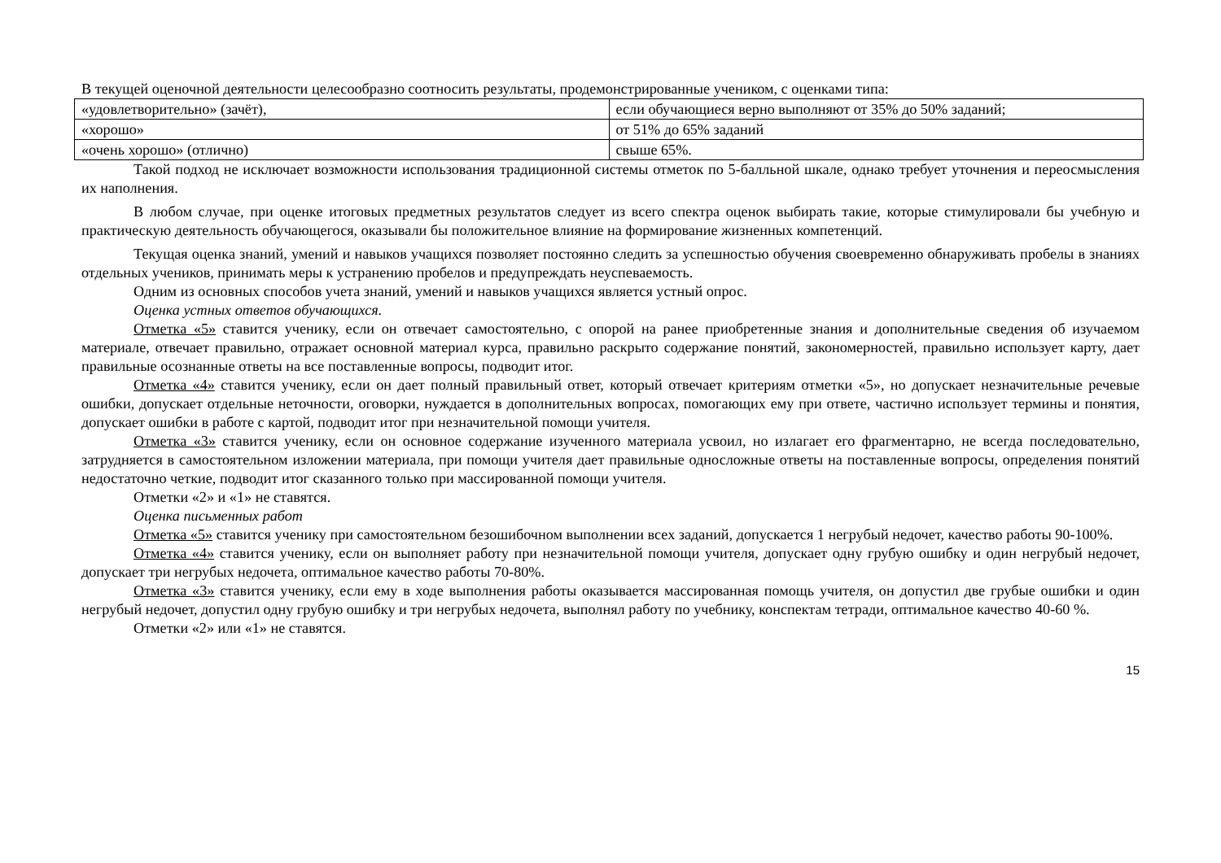В текущей оценочной деятельности целесообразно соотносить результаты, продемонстрированные учеником, с оценками типа:
| «удовлетворительно» (зачёт), | если обучающиеся верно выполняют от 35% до 50% заданий; |
| «хорошо» | от 51% до 65% заданий |
| «очень хорошо» (отлично) | свыше 65%. |
Такой подход не исключает возможности использования традиционной системы отметок по 5-балльной шкале, однако требует уточнения и переосмысления их наполнения.
В любом случае, при оценке итоговых предметных результатов следует из всего спектра оценок выбирать такие, которые стимулировали бы учебную и практическую деятельность обучающегося, оказывали бы положительное влияние на формирование жизненных компетенций.
Текущая оценка знаний, умений и навыков учащихся позволяет постоянно следить за успешностью обучения своевременно обнаруживать пробелы в знаниях отдельных учеников, принимать меры к устранению пробелов и предупреждать неуспеваемость.
Одним из основных способов учета знаний, умений и навыков учащихся является устный опрос.
Оценка устных ответов обучающихся.
Отметка «5» ставится ученику, если он отвечает самостоятельно, с опорой на ранее приобретенные знания и дополнительные сведения об изучаемом материале, отвечает правильно, отражает основной материал курса, правильно раскрыто содержание понятий, закономерностей, правильно использует карту, дает правильные осознанные ответы на все поставленные вопросы, подводит итог.
Отметка «4» ставится ученику, если он дает полный правильный ответ, который отвечает критериям отметки «5», но допускает незначительные речевые ошибки, допускает отдельные неточности, оговорки, нуждается в дополнительных вопросах, помогающих ему при ответе, частично использует термины и понятия, допускает ошибки в работе с картой, подводит итог при незначительной помощи учителя.
Отметка «3» ставится ученику, если он основное содержание изученного материала усвоил, но излагает его фрагментарно, не всегда последовательно, затрудняется в самостоятельном изложении материала, при помощи учителя дает правильные односложные ответы на поставленные вопросы, определения понятий недостаточно четкие, подводит итог сказанного только при массированной помощи учителя.
Отметки «2» и «1» не ставятся.
Оценка письменных работ
Отметка «5» ставится ученику при самостоятельном безошибочном выполнении всех заданий, допускается 1 негрубый недочет, качество работы 90-100%.
Отметка «4» ставится ученику, если он выполняет работу при незначительной помощи учителя, допускает одну грубую ошибку и один негрубый недочет, допускает три негрубых недочета, оптимальное качество работы 70-80%.
Отметка «3» ставится ученику, если ему в ходе выполнения работы оказывается массированная помощь учителя, он допустил две грубые ошибки и один негрубый недочет, допустил одну грубую ошибку и три негрубых недочета, выполнял работу по учебнику, конспектам тетради, оптимальное качество 40-60 %.
Отметки «2» или «1» не ставятся.
15